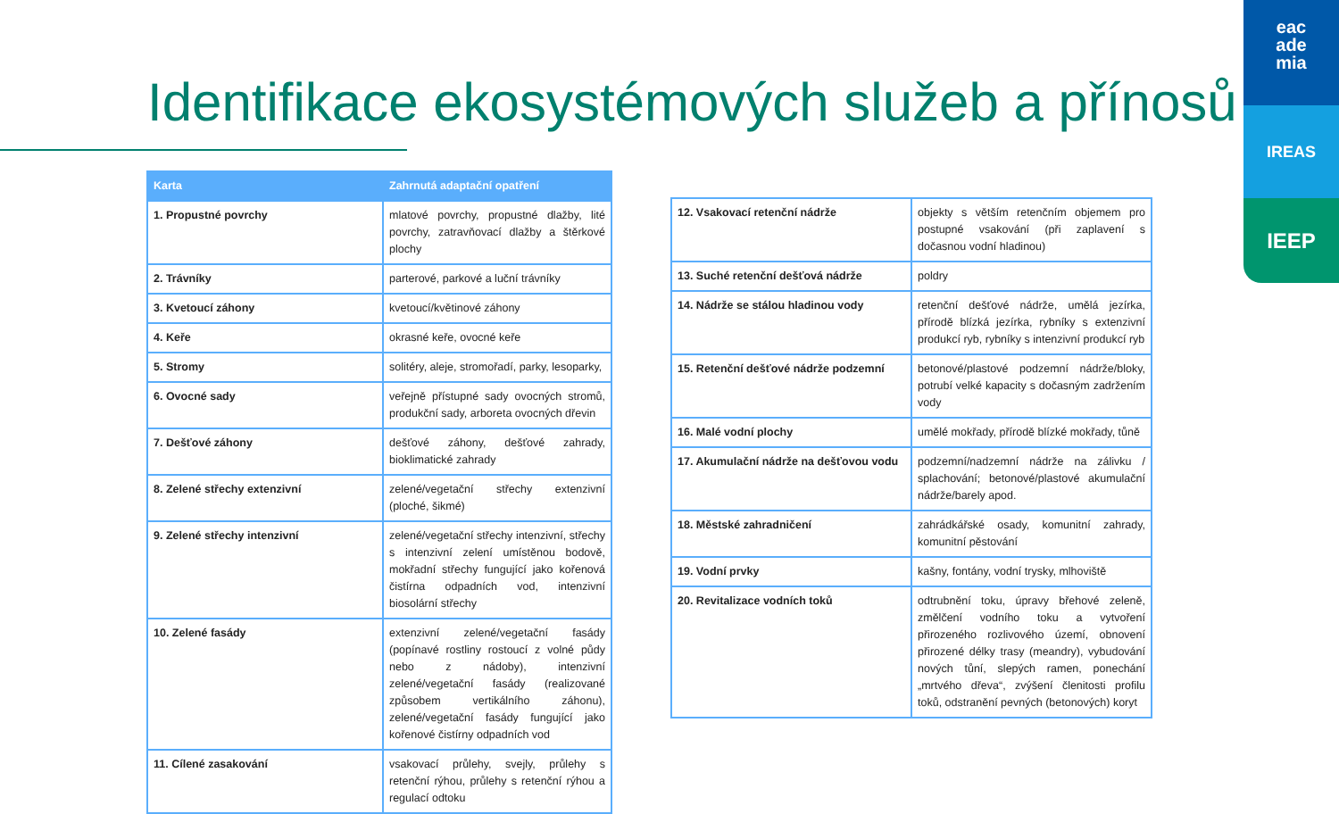Identifikace ekosystémových služeb a přínosů
eac
ade
mia
IREAS
IEEP
| Karta | Zahrnutá adaptační opatření |
| --- | --- |
| 1. Propustné povrchy | mlatové povrchy, propustné dlažby, lité povrchy, zatravňovací dlažby a štěrkové plochy |
| 2. Trávníky | parterové, parkové a luční trávníky |
| 3. Kvetoucí záhony | kvetoucí/květinové záhony |
| 4. Keře | okrasné keře, ovocné keře |
| 5. Stromy | solitéry, aleje, stromořadí, parky, lesoparky, |
| 6. Ovocné sady | veřejně přístupné sady ovocných stromů, produkční sady, arboreta ovocných dřevin |
| 7. Dešťové záhony | dešťové záhony, dešťové zahrady, bioklimatické zahrady |
| 8. Zelené střechy extenzivní | zelené/vegetační střechy extenzivní (ploché, šikmé) |
| 9. Zelené střechy intenzivní | zelené/vegetační střechy intenzivní, střechy s intenzivní zelení umístěnou bodově, mokřadní střechy fungující jako kořenová čistírna odpadních vod, intenzivní biosolární střechy |
| 10. Zelené fasády | extenzivní zelené/vegetační fasády (popínavé rostliny rostoucí z volné půdy nebo z nádoby), intenzivní zelené/vegetační fasády (realizované způsobem vertikálního záhonu), zelené/vegetační fasády fungující jako kořenové čistírny odpadních vod |
| 11. Cílené zasakování | vsakovací průlehy, svejly, průlehy s retenční rýhou, průlehy s retenční rýhou a regulací odtoku |
| 12. Vsakovací retenční nádrže | objekty s větším retenčním objemem pro postupné vsakování (při zaplavení s dočasnou vodní hladinou) |
| 13. Suché retenční dešťová nádrže | poldry |
| 14. Nádrže se stálou hladinou vody | retenční dešťové nádrže, umělá jezírka, přírodě blízká jezírka, rybníky s extenzivní produkcí ryb, rybníky s intenzivní produkcí ryb |
| 15. Retenční dešťové nádrže podzemní | betonové/plastové podzemní nádrže/bloky, potrubí velké kapacity s dočasným zadržením vody |
| 16. Malé vodní plochy | umělé mokřady, přírodě blízké mokřady, tůně |
| 17. Akumulační nádrže na dešťovou vodu | podzemní/nadzemní nádrže na zálivku / splachování; betonové/plastové akumulační nádrže/barely apod. |
| 18. Městské zahradničení | zahrádkářské osady, komunitní zahrady, komunitní pěstování |
| 19. Vodní prvky | kašny, fontány, vodní trysky, mlhoviště |
| 20. Revitalizace vodních toků | odtrubnění toku, úpravy břehové zeleně, změlčení vodního toku a vytvoření přirozeného rozlivového území, obnovení přirozené délky trasy (meandry), vybudování nových tůní, slepých ramen, ponechání „mrtvého dřeva“, zvýšení členitosti profilu toků, odstranění pevných (betonových) koryt |